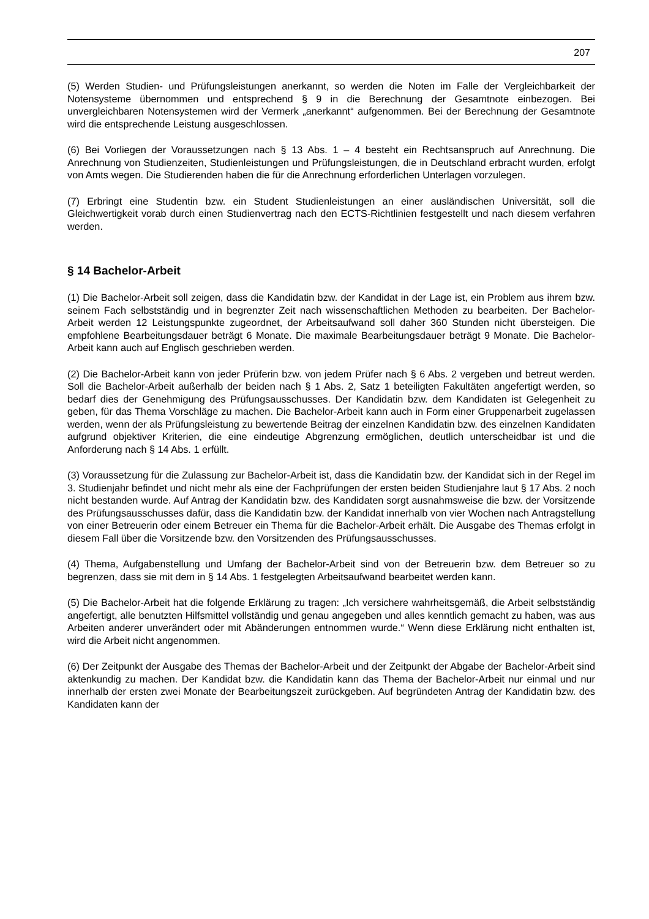207
(5) Werden Studien- und Prüfungsleistungen anerkannt, so werden die Noten im Falle der Vergleichbarkeit der Notensysteme übernommen und entsprechend § 9 in die Berechnung der Gesamtnote einbezogen. Bei unvergleichbaren Notensystemen wird der Vermerk „anerkannt“ aufgenommen. Bei der Berechnung der Gesamtnote wird die entsprechende Leistung ausgeschlossen.
(6) Bei Vorliegen der Voraussetzungen nach § 13 Abs. 1 – 4 besteht ein Rechtsanspruch auf Anrechnung. Die Anrechnung von Studienzeiten, Studienleistungen und Prüfungsleistungen, die in Deutschland erbracht wurden, erfolgt von Amts wegen. Die Studierenden haben die für die Anrechnung erforderlichen Unterlagen vorzulegen.
(7) Erbringt eine Studentin bzw. ein Student Studienleistungen an einer ausländischen Universität, soll die Gleichwertigkeit vorab durch einen Studienvertrag nach den ECTS-Richtlinien festgestellt und nach diesem verfahren werden.
§ 14 Bachelor-Arbeit
(1) Die Bachelor-Arbeit soll zeigen, dass die Kandidatin bzw. der Kandidat in der Lage ist, ein Problem aus ihrem bzw. seinem Fach selbstständig und in begrenzter Zeit nach wissenschaftlichen Methoden zu bearbeiten. Der Bachelor-Arbeit werden 12 Leistungspunkte zugeordnet, der Arbeitsaufwand soll daher 360 Stunden nicht übersteigen. Die empfohlene Bearbeitungsdauer beträgt 6 Monate. Die maximale Bearbeitungsdauer beträgt 9 Monate. Die Bachelor-Arbeit kann auch auf Englisch geschrieben werden.
(2) Die Bachelor-Arbeit kann von jeder Prüferin bzw. von jedem Prüfer nach § 6 Abs. 2 vergeben und betreut werden. Soll die Bachelor-Arbeit außerhalb der beiden nach § 1 Abs. 2, Satz 1 beteiligten Fakultäten angefertigt werden, so bedarf dies der Genehmigung des Prüfungsausschusses. Der Kandidatin bzw. dem Kandidaten ist Gelegenheit zu geben, für das Thema Vorschläge zu machen. Die Bachelor-Arbeit kann auch in Form einer Gruppenarbeit zugelassen werden, wenn der als Prüfungsleistung zu bewertende Beitrag der einzelnen Kandidatin bzw. des einzelnen Kandidaten aufgrund objektiver Kriterien, die eine eindeutige Abgrenzung ermöglichen, deutlich unterscheidbar ist und die Anforderung nach § 14 Abs. 1 erfüllt.
(3) Voraussetzung für die Zulassung zur Bachelor-Arbeit ist, dass die Kandidatin bzw. der Kandidat sich in der Regel im 3. Studienjahr befindet und nicht mehr als eine der Fachprüfungen der ersten beiden Studienjahre laut § 17 Abs. 2 noch nicht bestanden wurde. Auf Antrag der Kandidatin bzw. des Kandidaten sorgt ausnahmsweise die bzw. der Vorsitzende des Prüfungsausschusses dafür, dass die Kandidatin bzw. der Kandidat innerhalb von vier Wochen nach Antragstellung von einer Betreuerin oder einem Betreuer ein Thema für die Bachelor-Arbeit erhält. Die Ausgabe des Themas erfolgt in diesem Fall über die Vorsitzende bzw. den Vorsitzenden des Prüfungsausschusses.
(4) Thema, Aufgabenstellung und Umfang der Bachelor-Arbeit sind von der Betreuerin bzw. dem Betreuer so zu begrenzen, dass sie mit dem in § 14 Abs. 1 festgelegten Arbeitsaufwand bearbeitet werden kann.
(5) Die Bachelor-Arbeit hat die folgende Erklärung zu tragen: „Ich versichere wahrheitsgemäß, die Arbeit selbstständig angefertigt, alle benutzten Hilfsmittel vollständig und genau angegeben und alles kenntlich gemacht zu haben, was aus Arbeiten anderer unverändert oder mit Abänderungen entnommen wurde.“ Wenn diese Erklärung nicht enthalten ist, wird die Arbeit nicht angenommen.
(6) Der Zeitpunkt der Ausgabe des Themas der Bachelor-Arbeit und der Zeitpunkt der Abgabe der Bachelor-Arbeit sind aktenkundig zu machen. Der Kandidat bzw. die Kandidatin kann das Thema der Bachelor-Arbeit nur einmal und nur innerhalb der ersten zwei Monate der Bearbeitungszeit zurückgeben. Auf begründeten Antrag der Kandidatin bzw. des Kandidaten kann der